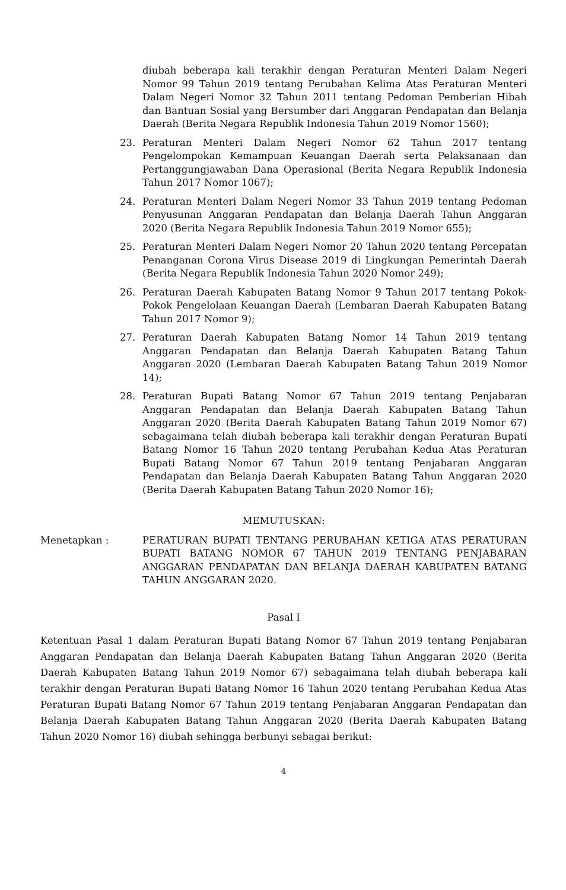diubah beberapa kali terakhir dengan Peraturan Menteri Dalam Negeri Nomor 99 Tahun 2019 tentang Perubahan Kelima Atas Peraturan Menteri Dalam Negeri Nomor 32 Tahun 2011 tentang Pedoman Pemberian Hibah dan Bantuan Sosial yang Bersumber dari Anggaran Pendapatan dan Belanja Daerah (Berita Negara Republik Indonesia Tahun 2019 Nomor 1560);
23. Peraturan Menteri Dalam Negeri Nomor 62 Tahun 2017 tentang Pengelompokan Kemampuan Keuangan Daerah serta Pelaksanaan dan Pertanggungjawaban Dana Operasional (Berita Negara Republik Indonesia Tahun 2017 Nomor 1067);
24. Peraturan Menteri Dalam Negeri Nomor 33 Tahun 2019 tentang Pedoman Penyusunan Anggaran Pendapatan dan Belanja Daerah Tahun Anggaran 2020 (Berita Negara Republik Indonesia Tahun 2019 Nomor 655);
25. Peraturan Menteri Dalam Negeri Nomor 20 Tahun 2020 tentang Percepatan Penanganan Corona Virus Disease 2019 di Lingkungan Pemerintah Daerah (Berita Negara Republik Indonesia Tahun 2020 Nomor 249);
26. Peraturan Daerah Kabupaten Batang Nomor 9 Tahun 2017 tentang Pokok-Pokok Pengelolaan Keuangan Daerah (Lembaran Daerah Kabupaten Batang Tahun 2017 Nomor 9);
27. Peraturan Daerah Kabupaten Batang Nomor 14 Tahun 2019 tentang Anggaran Pendapatan dan Belanja Daerah Kabupaten Batang Tahun Anggaran 2020 (Lembaran Daerah Kabupaten Batang Tahun 2019 Nomor 14);
28. Peraturan Bupati Batang Nomor 67 Tahun 2019 tentang Penjabaran Anggaran Pendapatan dan Belanja Daerah Kabupaten Batang Tahun Anggaran 2020 (Berita Daerah Kabupaten Batang Tahun 2019 Nomor 67) sebagaimana telah diubah beberapa kali terakhir dengan Peraturan Bupati Batang Nomor 16 Tahun 2020 tentang Perubahan Kedua Atas Peraturan Bupati Batang Nomor 67 Tahun 2019 tentang Penjabaran Anggaran Pendapatan dan Belanja Daerah Kabupaten Batang Tahun Anggaran 2020 (Berita Daerah Kabupaten Batang Tahun 2020 Nomor 16);
MEMUTUSKAN:
Menetapkan : PERATURAN BUPATI TENTANG PERUBAHAN KETIGA ATAS PERATURAN BUPATI BATANG NOMOR 67 TAHUN 2019 TENTANG PENJABARAN ANGGARAN PENDAPATAN DAN BELANJA DAERAH KABUPATEN BATANG TAHUN ANGGARAN 2020.
Pasal I
Ketentuan Pasal 1 dalam Peraturan Bupati Batang Nomor 67 Tahun 2019 tentang Penjabaran Anggaran Pendapatan dan Belanja Daerah Kabupaten Batang Tahun Anggaran 2020 (Berita Daerah Kabupaten Batang Tahun 2019 Nomor 67) sebagaimana telah diubah beberapa kali terakhir dengan Peraturan Bupati Batang Nomor 16 Tahun 2020 tentang Perubahan Kedua Atas Peraturan Bupati Batang Nomor 67 Tahun 2019 tentang Penjabaran Anggaran Pendapatan dan Belanja Daerah Kabupaten Batang Tahun Anggaran 2020 (Berita Daerah Kabupaten Batang Tahun 2020 Nomor 16) diubah sehingga berbunyi sebagai berikut:
4